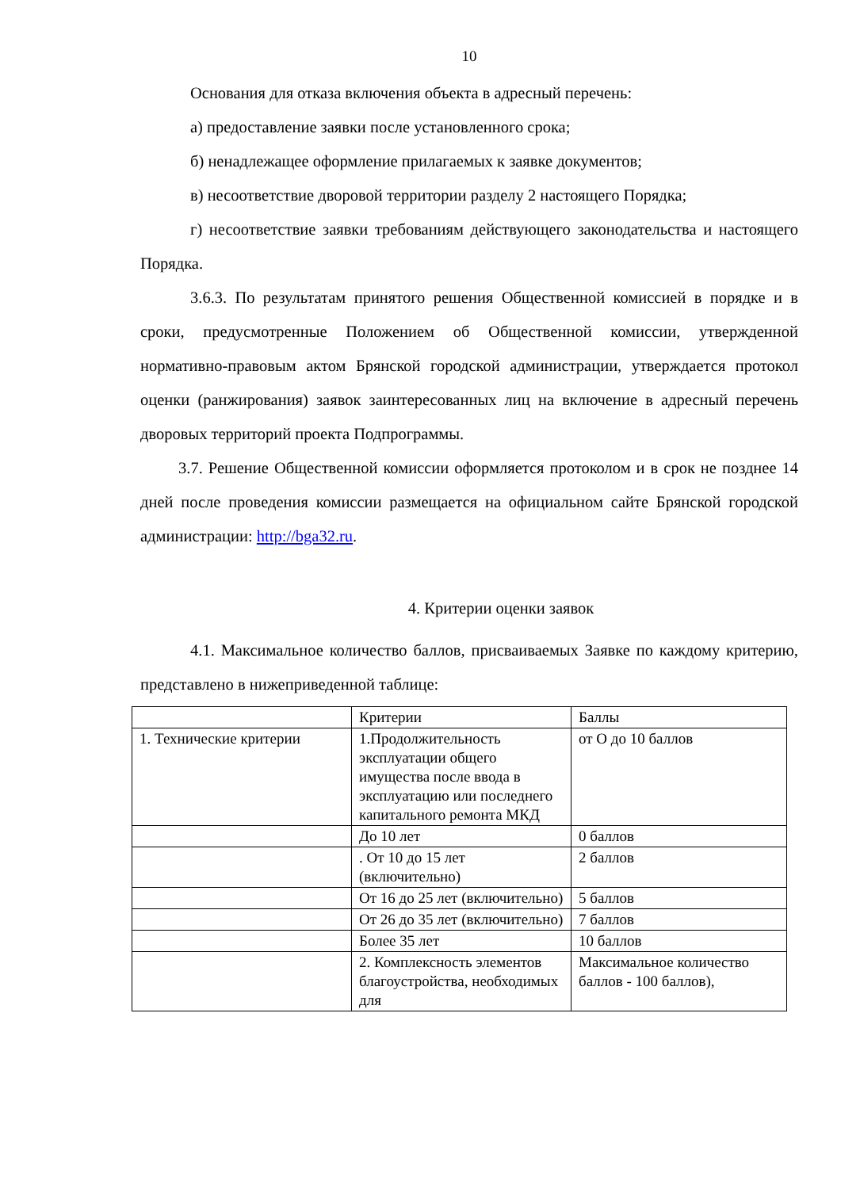10
Основания для отказа включения объекта в адресный перечень:
а) предоставление заявки после установленного срока;
б) ненадлежащее оформление прилагаемых к заявке документов;
в) несоответствие дворовой территории разделу 2 настоящего Порядка;
г) несоответствие заявки требованиям действующего законодательства и настоящего Порядка.
3.6.3. По результатам принятого решения Общественной комиссией в порядке и в сроки, предусмотренные Положением об Общественной комиссии, утвержденной нормативно-правовым актом Брянской городской администрации, утверждается протокол оценки (ранжирования) заявок заинтересованных лиц на включение в адресный перечень дворовых территорий проекта Подпрограммы.
3.7. Решение Общественной комиссии оформляется протоколом и в срок не позднее 14 дней после проведения комиссии размещается на официальном сайте Брянской городской администрации: http://bga32.ru.
4. Критерии оценки заявок
4.1. Максимальное количество баллов, присваиваемых Заявке по каждому критерию, представлено в нижеприведенной таблице:
| | Критерии | Баллы |
| 1. Технические критерии | 1.Продолжительность эксплуатации общего имущества после ввода в эксплуатацию или последнего капитального ремонта МКД | от О до 10 баллов |
| | До 10 лет | 0 баллов |
| | . От 10 до 15 лет (включительно) | 2 баллов |
| | От 16 до 25 лет (включительно) | 5 баллов |
| | От 26 до 35 лет (включительно) | 7 баллов |
| | Более 35 лет | 10 баллов |
| | 2. Комплексность элементов благоустройства, необходимых для | Максимальное количество баллов - 100 баллов), |